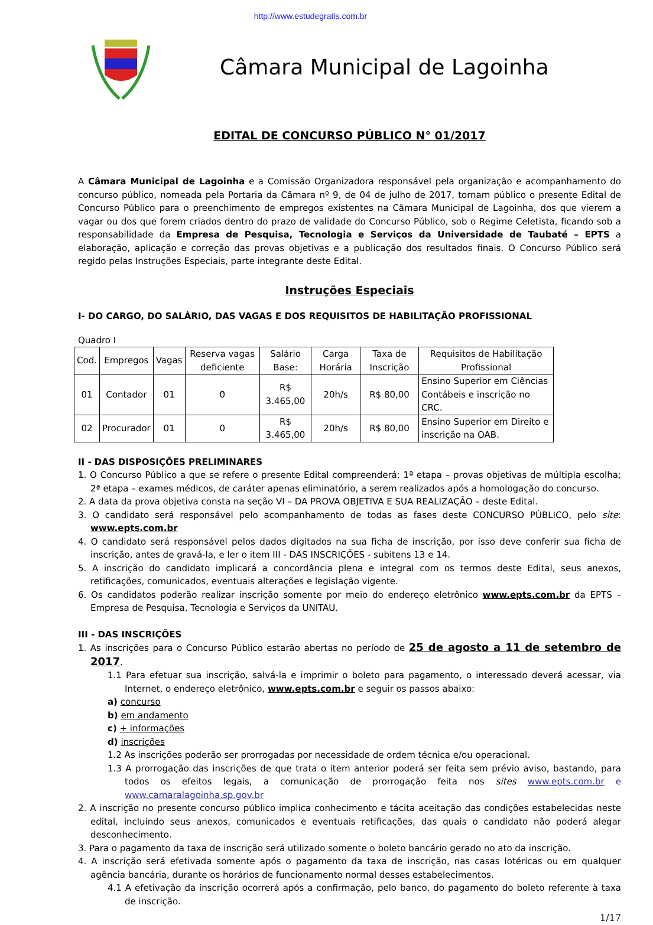http://www.estudegratis.com.br
Câmara Municipal de Lagoinha
EDITAL DE CONCURSO PÚBLICO N° 01/2017
A Câmara Municipal de Lagoinha e a Comissão Organizadora responsável pela organização e acompanhamento do concurso público, nomeada pela Portaria da Câmara nº 9, de 04 de julho de 2017, tornam público o presente Edital de Concurso Público para o preenchimento de empregos existentes na Câmara Municipal de Lagoinha, dos que vierem a vagar ou dos que forem criados dentro do prazo de validade do Concurso Público, sob o Regime Celetista, ficando sob a responsabilidade da Empresa de Pesquisa, Tecnologia e Serviços da Universidade de Taubaté – EPTS a elaboração, aplicação e correção das provas objetivas e a publicação dos resultados finais. O Concurso Público será regido pelas Instruções Especiais, parte integrante deste Edital.
Instruções Especiais
I- DO CARGO, DO SALÁRIO, DAS VAGAS E DOS REQUISITOS DE HABILITAÇÃO PROFISSIONAL
Quadro I
| Cod. | Empregos | Vagas | Reserva vagas deficiente | Salário Base: | Carga Horária | Taxa de Inscrição | Requisitos de Habilitação Profissional |
| --- | --- | --- | --- | --- | --- | --- | --- |
| 01 | Contador | 01 | 0 | R$ 3.465,00 | 20h/s | R$ 80,00 | Ensino Superior em Ciências Contábeis e inscrição no CRC. |
| 02 | Procurador | 01 | 0 | R$ 3.465,00 | 20h/s | R$ 80,00 | Ensino Superior em Direito e inscrição na OAB. |
II - DAS DISPOSIÇÕES PRELIMINARES
1. O Concurso Público a que se refere o presente Edital compreenderá: 1ª etapa – provas objetivas de múltipla escolha; 2ª etapa – exames médicos, de caráter apenas eliminatório, a serem realizados após a homologação do concurso.
2. A data da prova objetiva consta na seção VI – DA PROVA OBJETIVA E SUA REALIZAÇÃO – deste Edital.
3. O candidato será responsável pelo acompanhamento de todas as fases deste CONCURSO PÚBLICO, pelo site: www.epts.com.br
4. O candidato será responsável pelos dados digitados na sua ficha de inscrição, por isso deve conferir sua ficha de inscrição, antes de gravá-la, e ler o item III - DAS INSCRIÇÕES - subitens 13 e 14.
5. A inscrição do candidato implicará a concordância plena e integral com os termos deste Edital, seus anexos, retificações, comunicados, eventuais alterações e legislação vigente.
6. Os candidatos poderão realizar inscrição somente por meio do endereço eletrônico www.epts.com.br da EPTS – Empresa de Pesquisa, Tecnologia e Serviços da UNITAU.
III - DAS INSCRIÇÕES
1. As inscrições para o Concurso Público estarão abertas no período de 25 de agosto a 11 de setembro de 2017.
1.1 Para efetuar sua inscrição, salvá-la e imprimir o boleto para pagamento, o interessado deverá acessar, via Internet, o endereço eletrônico, www.epts.com.br e seguir os passos abaixo:
a) concurso
b) em andamento
c) + informações
d) inscrições
1.2 As inscrições poderão ser prorrogadas por necessidade de ordem técnica e/ou operacional.
1.3 A prorrogação das inscrições de que trata o item anterior poderá ser feita sem prévio aviso, bastando, para todos os efeitos legais, a comunicação de prorrogação feita nos sites www.epts.com.br e www.camaralagoinha.sp.gov.br
2. A inscrição no presente concurso público implica conhecimento e tácita aceitação das condições estabelecidas neste edital, incluindo seus anexos, comunicados e eventuais retificações, das quais o candidato não poderá alegar desconhecimento.
3. Para o pagamento da taxa de inscrição será utilizado somente o boleto bancário gerado no ato da inscrição.
4. A inscrição será efetivada somente após o pagamento da taxa de inscrição, nas casas lotéricas ou em qualquer agência bancária, durante os horários de funcionamento normal desses estabelecimentos.
4.1 A efetivação da inscrição ocorrerá após a confirmação, pelo banco, do pagamento do boleto referente à taxa de inscrição.
1/17